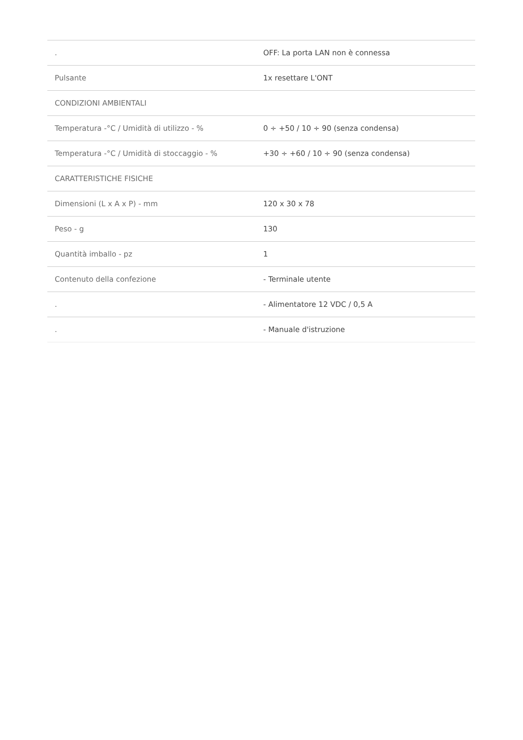| . | OFF: La porta LAN non è connessa |
| Pulsante | 1x resettare L'ONT |
| CONDIZIONI AMBIENTALI | |
| Temperatura -°C / Umidità di utilizzo - % | 0 ÷ +50 / 10 ÷ 90 (senza condensa) |
| Temperatura -°C / Umidità di stoccaggio - % | +30 ÷ +60 / 10 ÷ 90 (senza condensa) |
| CARATTERISTICHE FISICHE | |
| Dimensioni (L x A x P) - mm | 120 x 30 x 78 |
| Peso - g | 130 |
| Quantità imballo - pz | 1 |
| Contenuto della confezione | - Terminale utente |
| . | - Alimentatore 12 VDC / 0,5 A |
| . | - Manuale d'istruzione |